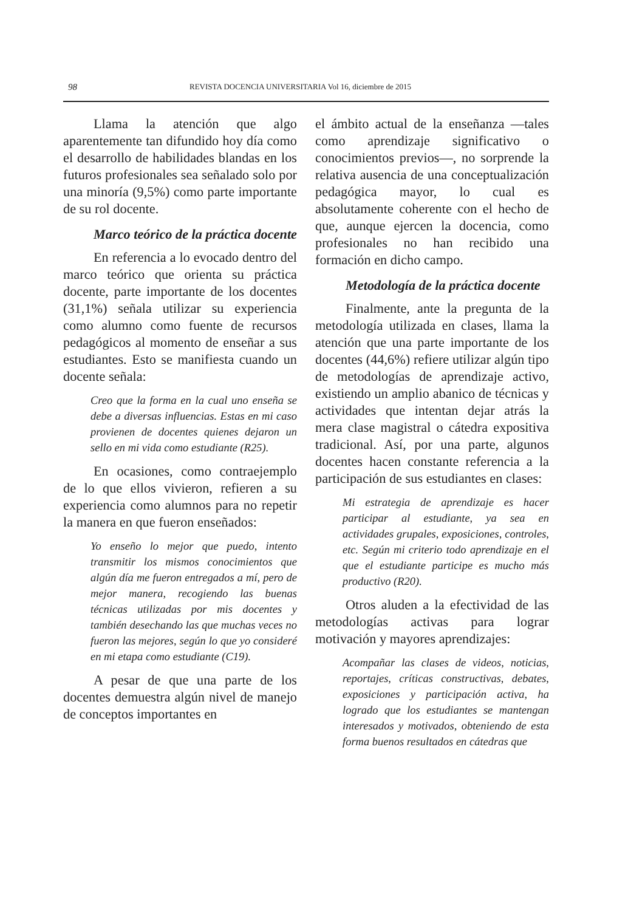98 REVISTA DOCENCIA UNIVERSITARIA Vol 16, diciembre de 2015
Llama la atención que algo aparentemente tan difundido hoy día como el desarrollo de habilidades blandas en los futuros profesionales sea señalado solo por una minoría (9,5%) como parte importante de su rol docente.
Marco teórico de la práctica docente
En referencia a lo evocado dentro del marco teórico que orienta su práctica docente, parte importante de los docentes (31,1%) señala utilizar su experiencia como alumno como fuente de recursos pedagógicos al momento de enseñar a sus estudiantes. Esto se manifiesta cuando un docente señala:
Creo que la forma en la cual uno enseña se debe a diversas influencias. Estas en mi caso provienen de docentes quienes dejaron un sello en mi vida como estudiante (R25).
En ocasiones, como contraejemplo de lo que ellos vivieron, refieren a su experiencia como alumnos para no repetir la manera en que fueron enseñados:
Yo enseño lo mejor que puedo, intento transmitir los mismos conocimientos que algún día me fueron entregados a mí, pero de mejor manera, recogiendo las buenas técnicas utilizadas por mis docentes y también desechando las que muchas veces no fueron las mejores, según lo que yo consideré en mi etapa como estudiante (C19).
A pesar de que una parte de los docentes demuestra algún nivel de manejo de conceptos importantes en
el ámbito actual de la enseñanza —tales como aprendizaje significativo o conocimientos previos—, no sorprende la relativa ausencia de una conceptualización pedagógica mayor, lo cual es absolutamente coherente con el hecho de que, aunque ejercen la docencia, como profesionales no han recibido una formación en dicho campo.
Metodología de la práctica docente
Finalmente, ante la pregunta de la metodología utilizada en clases, llama la atención que una parte importante de los docentes (44,6%) refiere utilizar algún tipo de metodologías de aprendizaje activo, existiendo un amplio abanico de técnicas y actividades que intentan dejar atrás la mera clase magistral o cátedra expositiva tradicional. Así, por una parte, algunos docentes hacen constante referencia a la participación de sus estudiantes en clases:
Mi estrategia de aprendizaje es hacer participar al estudiante, ya sea en actividades grupales, exposiciones, controles, etc. Según mi criterio todo aprendizaje en el que el estudiante participe es mucho más productivo (R20).
Otros aluden a la efectividad de las metodologías activas para lograr motivación y mayores aprendizajes:
Acompañar las clases de videos, noticias, reportajes, críticas constructivas, debates, exposiciones y participación activa, ha logrado que los estudiantes se mantengan interesados y motivados, obteniendo de esta forma buenos resultados en cátedras que